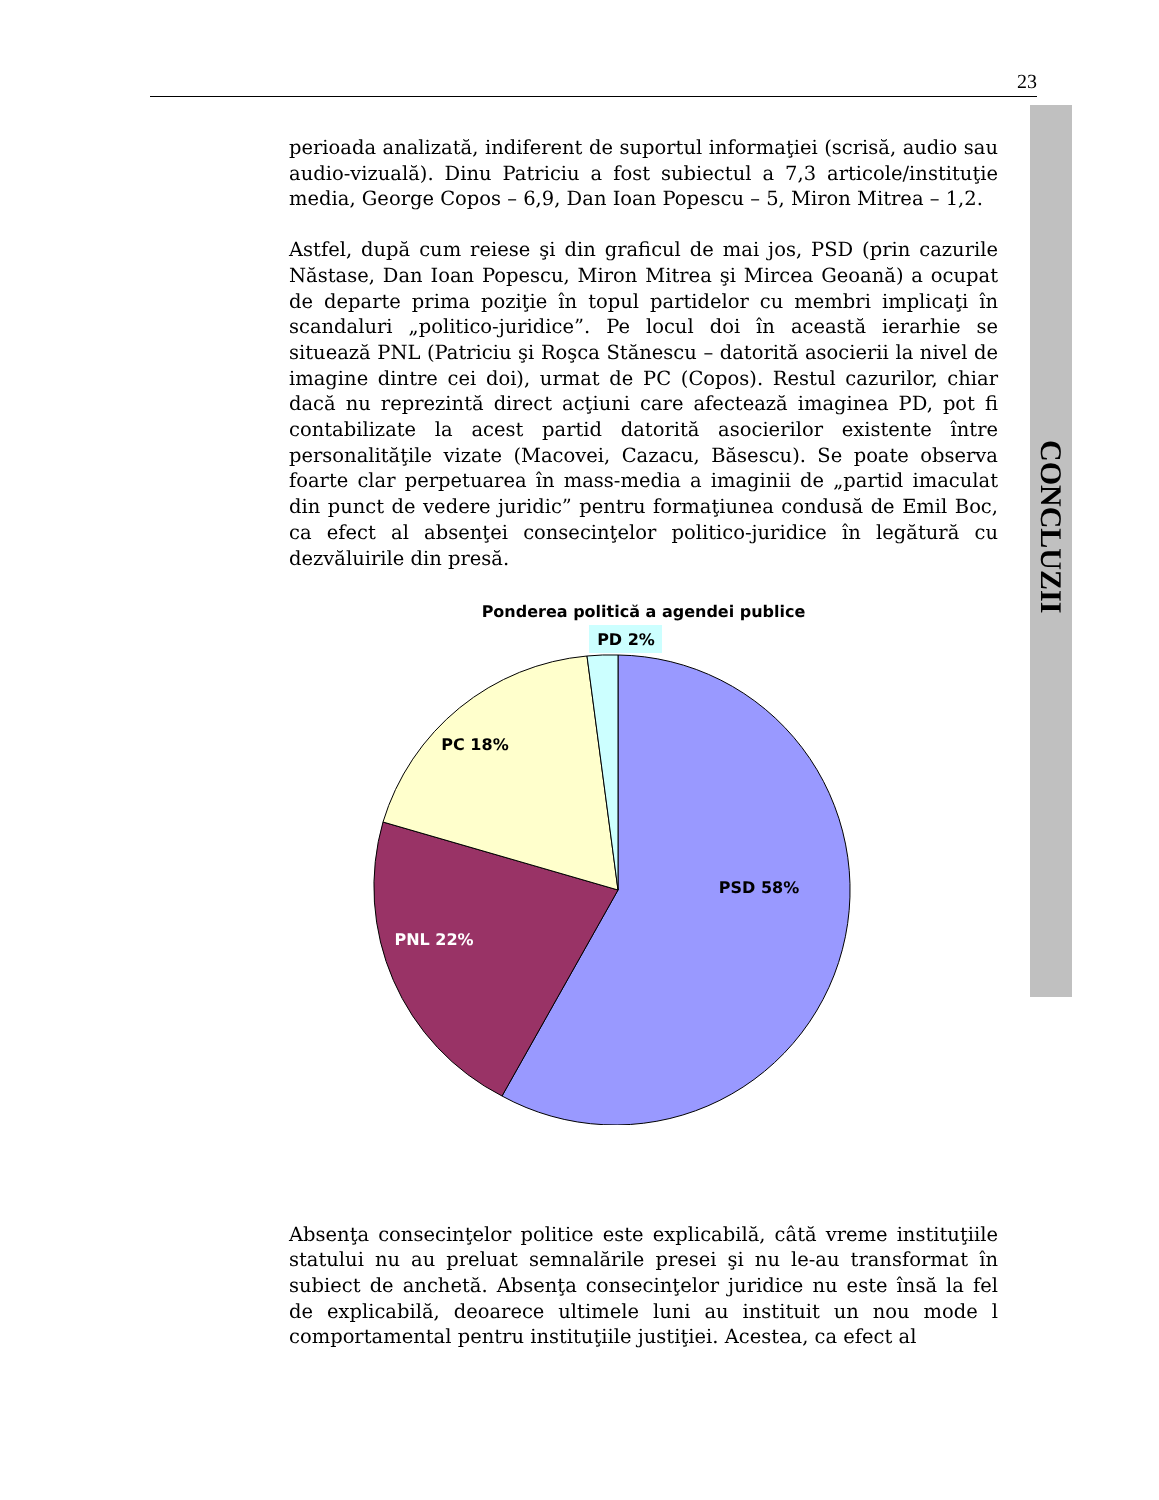23
CONCLUZII
perioada analizată, indiferent de suportul informaţiei (scrisă, audio sau audio-vizuală). Dinu Patriciu a fost subiectul a 7,3 articole/instituţie media, George Copos – 6,9, Dan Ioan Popescu – 5, Miron Mitrea – 1,2.
Astfel, după cum reiese şi din graficul de mai jos, PSD (prin cazurile Năstase, Dan Ioan Popescu, Miron Mitrea şi Mircea Geoană) a ocupat de departe prima poziţie în topul partidelor cu membri implicaţi în scandaluri „politico-juridice”. Pe locul doi în această ierarhie se situează PNL (Patriciu şi Roşca Stănescu – datorită asocierii la nivel de imagine dintre cei doi), urmat de PC (Copos). Restul cazurilor, chiar dacă nu reprezintă direct acţiuni care afectează imaginea PD, pot fi contabilizate la acest partid datorită asocierilor existente între personalităţile vizate (Macovei, Cazacu, Băsescu). Se poate observa foarte clar perpetuarea în mass-media a imaginii de „partid imaculat din punct de vedere juridic” pentru formaţiunea condusă de Emil Boc, ca efect al absenţei consecinţelor politico-juridice în legătură cu dezvăluirile din presă.
Ponderea politică a agendei publice
PD 2%
PC 18%
PSD 58%
PNL 22%
Absenţa consecinţelor politice este explicabilă, câtă vreme instituţiile statului nu au preluat semnalările presei şi nu le-au transformat în subiect de anchetă. Absenţa consecinţelor juridice nu este însă la fel de explicabilă, deoarece ultimele luni au instituit un nou mode l comportamental pentru instituţiile justiţiei. Acestea, ca efect al